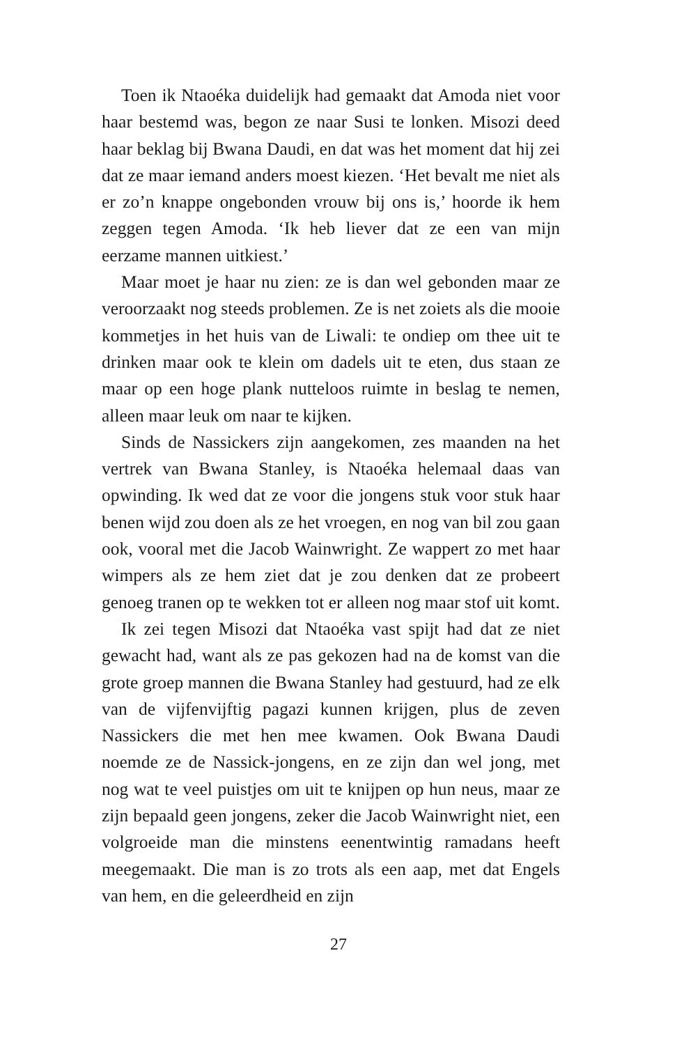Toen ik Ntaoéka duidelijk had gemaakt dat Amoda niet voor haar bestemd was, begon ze naar Susi te lonken. Misozi deed haar beklag bij Bwana Daudi, en dat was het moment dat hij zei dat ze maar iemand anders moest kiezen. ‘Het bevalt me niet als er zo’n knappe ongebonden vrouw bij ons is,’ hoorde ik hem zeggen tegen Amoda. ‘Ik heb liever dat ze een van mijn eerzame mannen uitkiest.’
Maar moet je haar nu zien: ze is dan wel gebonden maar ze veroorzaakt nog steeds problemen. Ze is net zoiets als die mooie kommetjes in het huis van de Liwali: te ondiep om thee uit te drinken maar ook te klein om dadels uit te eten, dus staan ze maar op een hoge plank nutteloos ruimte in beslag te nemen, alleen maar leuk om naar te kijken.
Sinds de Nassickers zijn aangekomen, zes maanden na het vertrek van Bwana Stanley, is Ntaoéka helemaal daas van opwinding. Ik wed dat ze voor die jongens stuk voor stuk haar benen wijd zou doen als ze het vroegen, en nog van bil zou gaan ook, vooral met die Jacob Wainwright. Ze wappert zo met haar wimpers als ze hem ziet dat je zou denken dat ze probeert genoeg tranen op te wekken tot er alleen nog maar stof uit komt.
Ik zei tegen Misozi dat Ntaoéka vast spijt had dat ze niet gewacht had, want als ze pas gekozen had na de komst van die grote groep mannen die Bwana Stanley had gestuurd, had ze elk van de vijfenvijftig pagazi kunnen krijgen, plus de zeven Nassickers die met hen mee kwamen. Ook Bwana Daudi noemde ze de Nassick-jongens, en ze zijn dan wel jong, met nog wat te veel puistjes om uit te knijpen op hun neus, maar ze zijn bepaald geen jongens, zeker die Jacob Wainwright niet, een volgroeide man die minstens eenen­twintig ramadans heeft meegemaakt. Die man is zo trots als een aap, met dat Engels van hem, en die geleerdheid en zijn
27